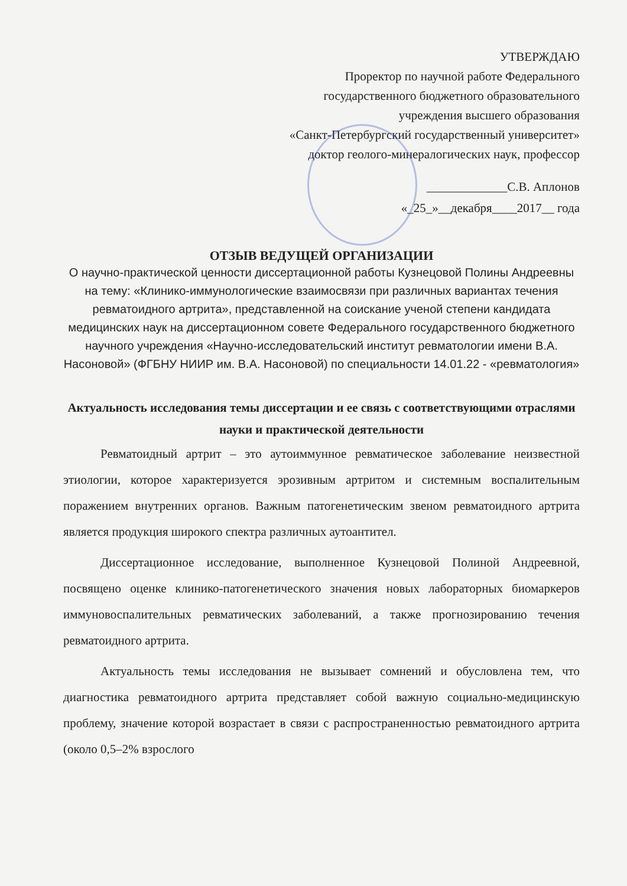УТВЕРЖДАЮ
Проректор по научной работе Федерального
государственного бюджетного образовательного
учреждения высшего образования
«Санкт-Петербургский государственный университет»
доктор геолого-минералогических наук, профессор
_____________С.В. Аплонов
«_25_»__декабря____2017__ года
ОТЗЫВ ВЕДУЩЕЙ ОРГАНИЗАЦИИ
О научно-практической ценности диссертационной работы Кузнецовой Полины Андреевны на тему: «Клинико-иммунологические взаимосвязи при различных вариантах течения ревматоидного артрита», представленной на соискание ученой степени кандидата медицинских наук на диссертационном совете Федерального государственного бюджетного научного учреждения «Научно-исследовательский институт ревматологии имени В.А. Насоновой» (ФГБНУ НИИР им. В.А. Насоновой) по специальности 14.01.22 - «ревматология»
Актуальность исследования темы диссертации и ее связь с соответствующими отраслями науки и практической деятельности
Ревматоидный артрит – это аутоиммунное ревматическое заболевание неизвестной этиологии, которое характеризуется эрозивным артритом и системным воспалительным поражением внутренних органов. Важным патогенетическим звеном ревматоидного артрита является продукция широкого спектра различных аутоантител.
Диссертационное исследование, выполненное Кузнецовой Полиной Андреевной, посвящено оценке клинико-патогенетического значения новых лабораторных биомаркеров иммуновоспалительных ревматических заболеваний, а также прогнозированию течения ревматоидного артрита.
Актуальность темы исследования не вызывает сомнений и обусловлена тем, что диагностика ревматоидного артрита представляет собой важную социально-медицинскую проблему, значение которой возрастает в связи с распространенностью ревматоидного артрита (около 0,5–2% взрослого